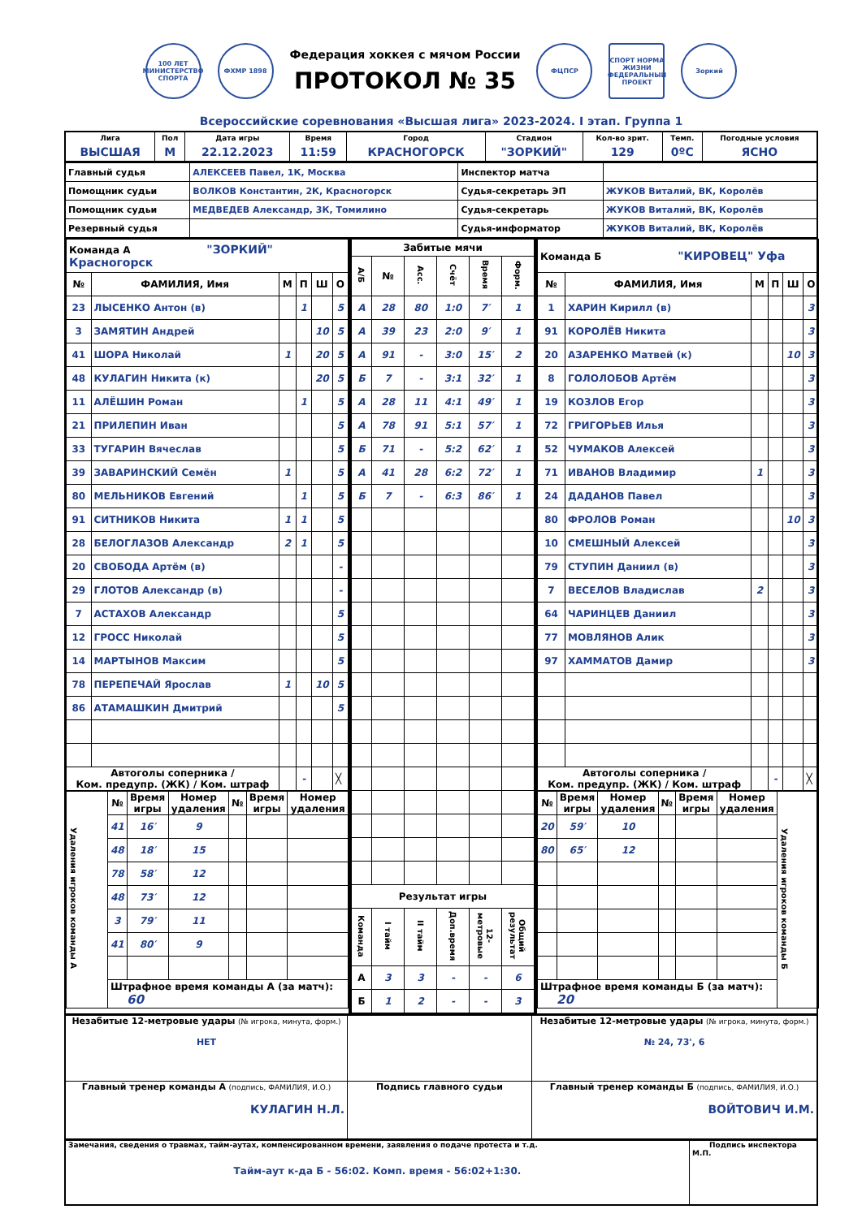100 ЛЕТ
МИНИСТЕРСТВО СПОРТА
ФХМР 1898
Федерация хоккея с мячом России
ПРОТОКОЛ № 35
ФЦПСР
СПОРТ НОРМА ЖИЗНИ
ФЕДЕРАЛЬНЫЙ ПРОЕКТ
Зоркий
Всероссийские соревнования «Высшая лига» 2023-2024. I этап. Группа 1
| Лига | Пол | Дата игры | Время | Город | Стадион | Кол-во зрит. | Темп. | Погодные условия |
| --- | --- | --- | --- | --- | --- | --- | --- | --- |
| ВЫСШАЯ | М | 22.12.2023 | 11:59 | КРАСНОГОРСК | "ЗОРКИЙ" | 129 | 0ºС | ЯСНО |
| Главный судья | АЛЕКСЕЕВ Павел, 1К, Москва | Инспектор матча | |
| Помощник судьи | ВОЛКОВ Константин, 2К, Красногорск | Судья-секретарь ЭП | ЖУКОВ Виталий, ВК, Королёв |
| Помощник судьи | МЕДВЕДЕВ Александр, 3К, Томилино | Судья-секретарь | ЖУКОВ Виталий, ВК, Королёв |
| Резервный судья | | Судья-информатор | ЖУКОВ Виталий, ВК, Королёв |
| Команда А "ЗОРКИЙ" Красногорск | | | | | |
| № | ФАМИЛИЯ, Имя | М | П | Ш | О |
| 23 | ЛЫСЕНКО Антон (в) | | 1 | | 5 |
| 3 | ЗАМЯТИН Андрей | | | 10 | 5 |
| 41 | ШОРА Николай | 1 | | 20 | 5 |
| 48 | КУЛАГИН Никита (к) | | | 20 | 5 |
| 11 | АЛЁШИН Роман | | 1 | | 5 |
| 21 | ПРИЛЕПИН Иван | | | | 5 |
| 33 | ТУГАРИН Вячеслав | | | | 5 |
| 39 | ЗАВАРИНСКИЙ Семён | 1 | | | 5 |
| 80 | МЕЛЬНИКОВ Евгений | | 1 | | 5 |
| 91 | СИТНИКОВ Никита | 1 | 1 | | 5 |
| 28 | БЕЛОГЛАЗОВ Александр | 2 | 1 | | 5 |
| 20 | СВОБОДА Артём (в) | | | | - |
| 29 | ГЛОТОВ Александр (в) | | | | - |
| 7 | АСТАХОВ Александр | | | | 5 |
| 12 | ГРОСС Николай | | | | 5 |
| 14 | МАРТЫНОВ Максим | | | | 5 |
| 78 | ПЕРЕПЕЧАЙ Ярослав | 1 | | 10 | 5 |
| 86 | АТАМАШКИН Дмитрий | | | | 5 |
| Автоголы соперника / Ком. предупр. (ЖК) / Ком. штраф | | | - | | ╳ |
| Удаления игроков команды А | № | Время игры | Номер удаления | № | Время игры | Номер удаления |
| | 41 | 16′ | 9 | | | |
| | 48 | 18′ | 15 | | | |
| | 78 | 58′ | 12 | | | |
| | 48 | 73′ | 12 | | | |
| | 3 | 79′ | 11 | | | |
| | 41 | 80′ | 9 | | | |
| | Штрафное время команды А (за матч): 60 | | | | | |
| Забитые мячи | | | | | |
| --- | --- | --- | --- | --- | --- |
| А/Б | № | Асс. | Счёт | Время | Форм. |
| А | 28 | 80 | 1:0 | 7′ | 1 |
| А | 39 | 23 | 2:0 | 9′ | 1 |
| А | 91 | - | 3:0 | 15′ | 2 |
| Б | 7 | - | 3:1 | 32′ | 1 |
| А | 28 | 11 | 4:1 | 49′ | 1 |
| А | 78 | 91 | 5:1 | 57′ | 1 |
| Б | 71 | - | 5:2 | 62′ | 1 |
| А | 41 | 28 | 6:2 | 72′ | 1 |
| Б | 7 | - | 6:3 | 86′ | 1 |
| Результат игры | | | | | |
| Команда | I тайм | II тайм | Доп.время | 12-метровые | Общий результат |
| А | 3 | 3 | - | - | 6 |
| Б | 1 | 2 | - | - | 3 |
| Команда Б "КИРОВЕЦ" Уфа | | | | | |
| № | ФАМИЛИЯ, Имя | М | П | Ш | О |
| 1 | ХАРИН Кирилл (в) | | | | 3 |
| 91 | КОРОЛЁВ Никита | | | | 3 |
| 20 | АЗАРЕНКО Матвей (к) | | | 10 | 3 |
| 8 | ГОЛОЛОБОВ Артём | | | | 3 |
| 19 | КОЗЛОВ Егор | | | | 3 |
| 72 | ГРИГОРЬЕВ Илья | | | | 3 |
| 52 | ЧУМАКОВ Алексей | | | | 3 |
| 71 | ИВАНОВ Владимир | 1 | | | 3 |
| 24 | ДАДАНОВ Павел | | | | 3 |
| 80 | ФРОЛОВ Роман | | | 10 | 3 |
| 10 | СМЕШНЫЙ Алексей | | | | 3 |
| 79 | СТУПИН Даниил (в) | | | | 3 |
| 7 | ВЕСЕЛОВ Владислав | 2 | | | 3 |
| 64 | ЧАРИНЦЕВ Даниил | | | | 3 |
| 77 | МОВЛЯНОВ Алик | | | | 3 |
| 97 | ХАММАТОВ Дамир | | | | 3 |
| Автоголы соперника / Ком. предупр. (ЖК) / Ком. штраф | | | - | | ╳ |
| № | Время игры | Номер удаления | № | Время игры | Номер удаления | Удаления игроков команды Б |
| 20 | 59′ | 10 | | | | |
| 80 | 65′ | 12 | | | | |
| Штрафное время команды Б (за матч): 20 | | | | | | |
| Незабитые 12-метровые удары (№ игрока, минута, форм.) НЕТ | | Незабитые 12-метровые удары (№ игрока, минута, форм.) № 24, 73', 6 |
| Главный тренер команды А (подпись, ФАМИЛИЯ, И.О.) КУЛАГИН Н.Л. | Подпись главного судьи | Главный тренер команды Б (подпись, ФАМИЛИЯ, И.О.) ВОЙТОВИЧ И.М. |
| Замечания, сведения о травмах, тайм-аутах, компенсированном времени, заявления о подаче протеста и т.д. Тайм-аут к-да Б - 56:02. Комп. время - 56:02+1:30. | Подпись инспектора М.П. |